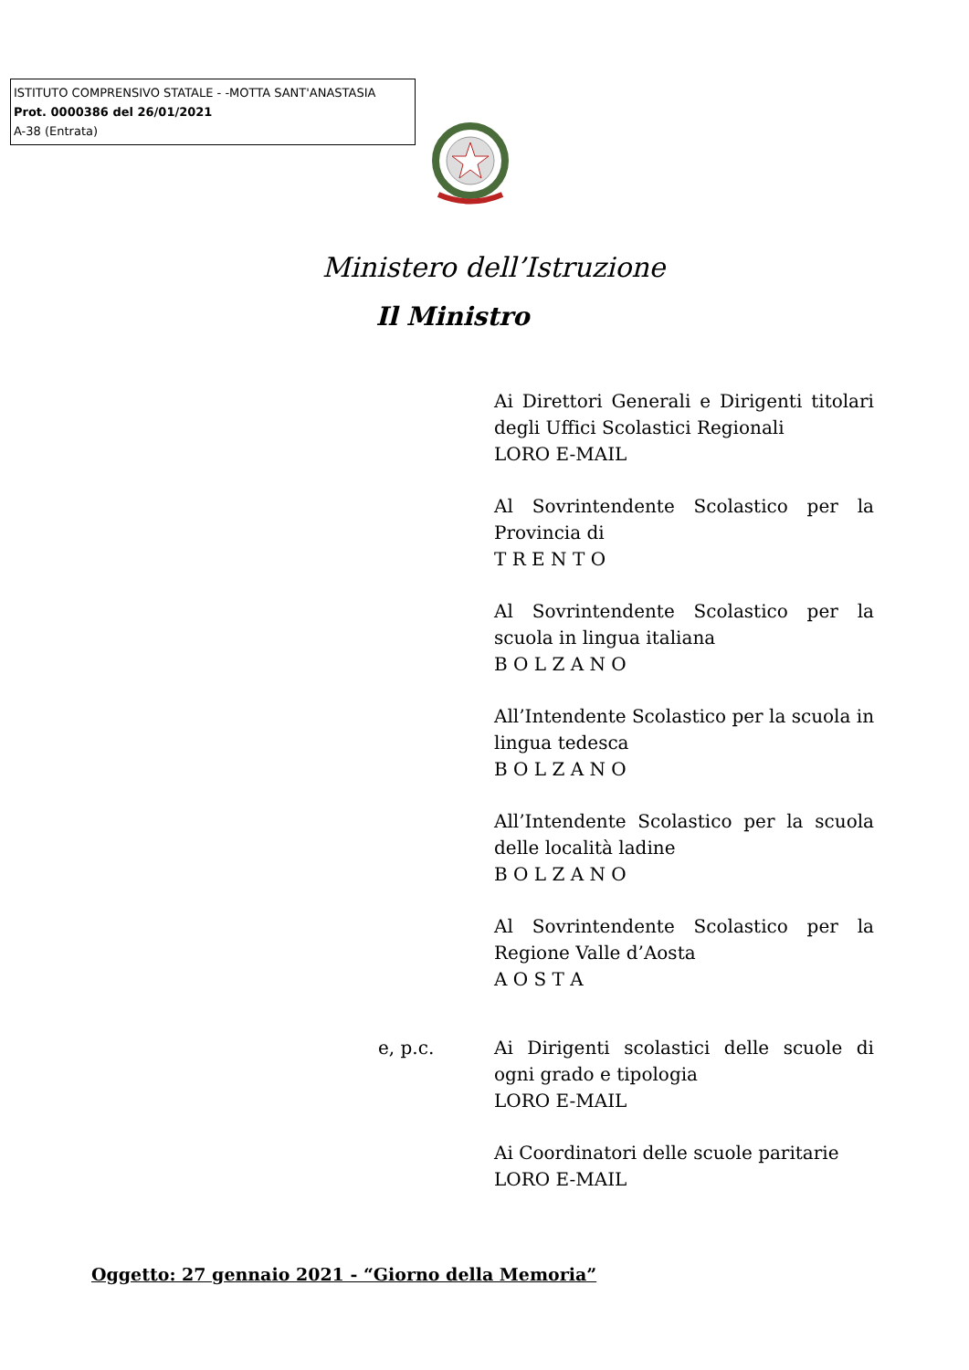ISTITUTO COMPRENSIVO STATALE - -MOTTA SANT'ANASTASIA
Prot. 0000386 del 26/01/2021
A-38 (Entrata)
Ministero dell’Istruzione
Il Ministro
Ai Direttori Generali e Dirigenti titolari degli Uffici Scolastici Regionali
LORO E-MAIL
Al Sovrintendente Scolastico per la Provincia di
T R E N T O
Al Sovrintendente Scolastico per la scuola in lingua italiana
B O L Z A N O
All’Intendente Scolastico per la scuola in lingua tedesca
B O L Z A N O
All’Intendente Scolastico per la scuola delle località ladine
B O L Z A N O
Al Sovrintendente Scolastico per la Regione Valle d’Aosta
A O S T A
e, p.c. Ai Dirigenti scolastici delle scuole di ogni grado e tipologia
LORO E-MAIL
Ai Coordinatori delle scuole paritarie
LORO E-MAIL
Oggetto: 27 gennaio 2021 - “Giorno della Memoria”